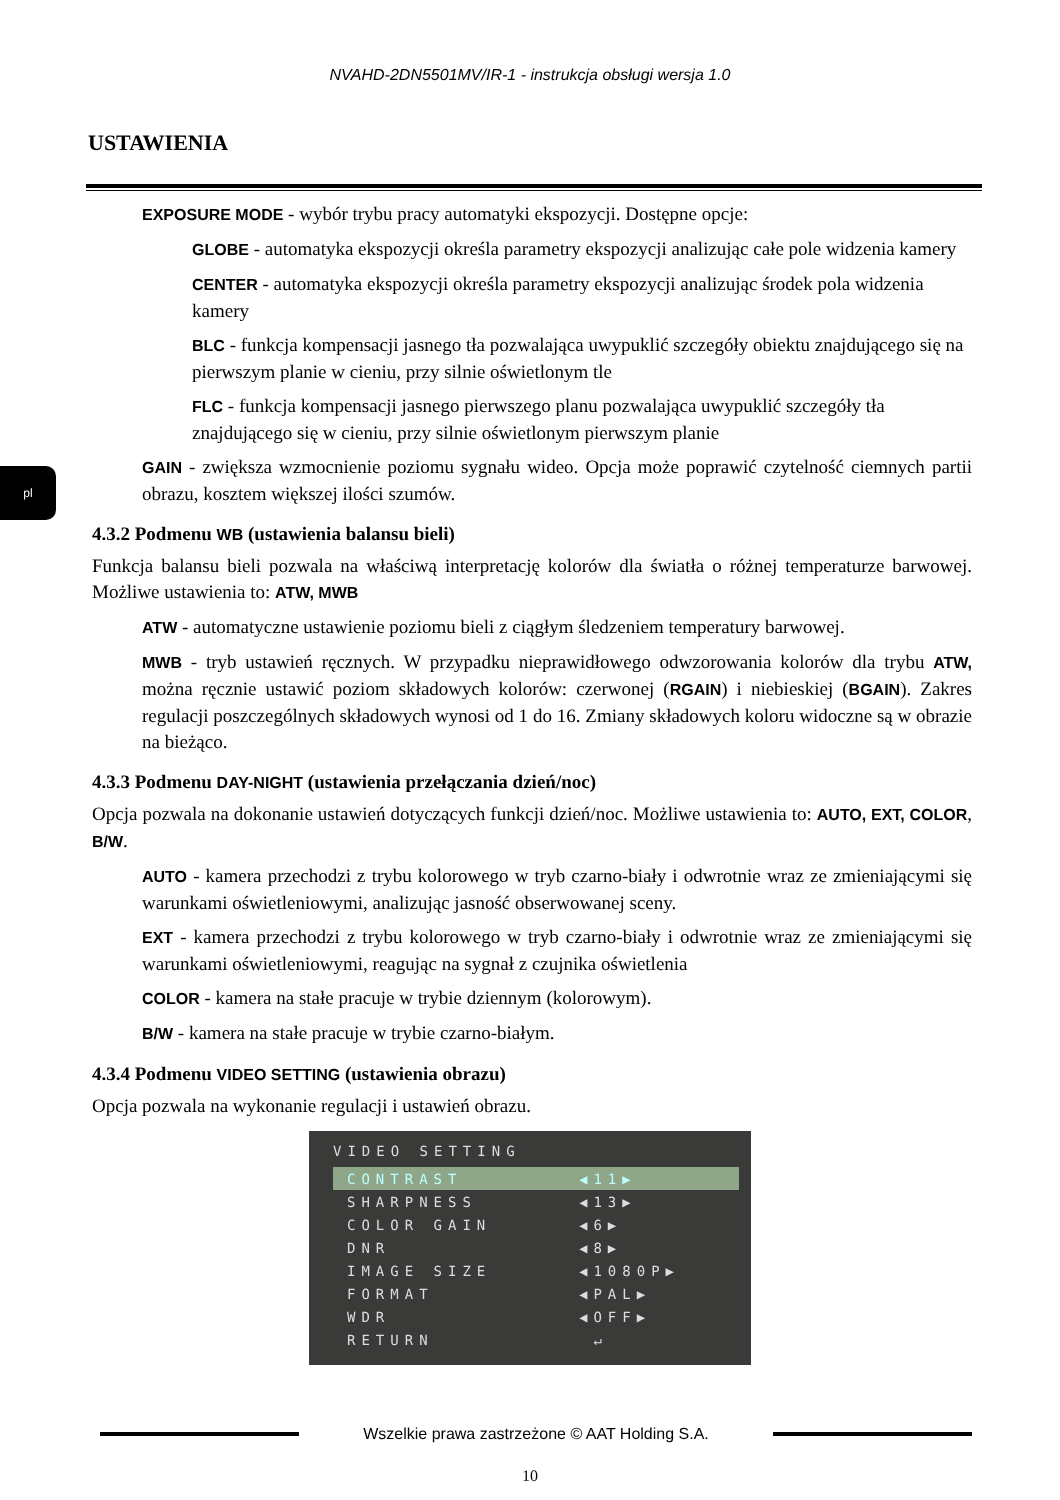NVAHD-2DN5501MV/IR-1 - instrukcja obsługi wersja 1.0
USTAWIENIA
pl
EXPOSURE MODE - wybór trybu pracy automatyki ekspozycji. Dostępne opcje:
GLOBE - automatyka ekspozycji określa parametry ekspozycji analizując całe pole widzenia kamery
CENTER - automatyka ekspozycji określa parametry ekspozycji analizując środek pola widzenia kamery
BLC - funkcja kompensacji jasnego tła pozwalająca uwypuklić szczegóły obiektu znajdującego się na pierwszym planie w cieniu, przy silnie oświetlonym tle
FLC - funkcja kompensacji jasnego pierwszego planu pozwalająca uwypuklić szczegóły tła znajdującego się w cieniu, przy silnie oświetlonym pierwszym planie
GAIN - zwiększa wzmocnienie poziomu sygnału wideo. Opcja może poprawić czytelność ciemnych partii obrazu, kosztem większej ilości szumów.
4.3.2 Podmenu WB (ustawienia balansu bieli)
Funkcja balansu bieli pozwala na właściwą interpretację kolorów dla światła o różnej temperaturze barwowej. Możliwe ustawienia to: ATW, MWB
ATW - automatyczne ustawienie poziomu bieli z ciągłym śledzeniem temperatury barwowej.
MWB - tryb ustawień ręcznych. W przypadku nieprawidłowego odwzorowania kolorów dla trybu ATW, można ręcznie ustawić poziom składowych kolorów: czerwonej (RGAIN) i niebieskiej (BGAIN). Zakres regulacji poszczególnych składowych wynosi od 1 do 16. Zmiany składowych koloru widoczne są w obrazie na bieżąco.
4.3.3 Podmenu DAY-NIGHT (ustawienia przełączania dzień/noc)
Opcja pozwala na dokonanie ustawień dotyczących funkcji dzień/noc. Możliwe ustawienia to: AUTO, EXT, COLOR, B/W.
AUTO - kamera przechodzi z trybu kolorowego w tryb czarno-biały i odwrotnie wraz ze zmieniającymi się warunkami oświetleniowymi, analizując jasność obserwowanej sceny.
EXT - kamera przechodzi z trybu kolorowego w tryb czarno-biały i odwrotnie wraz ze zmieniającymi się warunkami oświetleniowymi, reagując na sygnał z czujnika oświetlenia
COLOR - kamera na stałe pracuje w trybie dziennym (kolorowym).
B/W - kamera na stałe pracuje w trybie czarno-białym.
4.3.4 Podmenu VIDEO SETTING (ustawienia obrazu)
Opcja pozwala na wykonanie regulacji i ustawień obrazu.
VIDEO SETTING
CONTRAST ◀11▶
SHARPNESS ◀13▶
COLOR GAIN ◀6▶
DNR ◀8▶
IMAGE SIZE ◀1080P▶
FORMAT ◀PAL▶
WDR ◀OFF▶
RETURN ↵
Wszelkie prawa zastrzeżone © AAT Holding S.A.
10